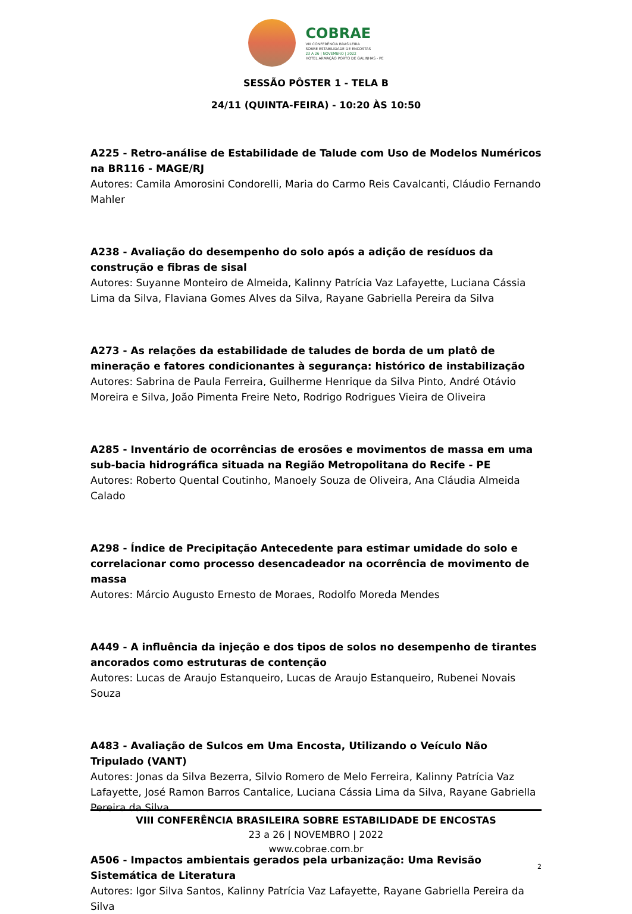COBRAE
VIII CONFERÊNCIA BRASILEIRA
SOBRE ESTABILIDADE DE ENCOSTAS
23 A 26 | NOVEMBRO | 2022
HOTEL ARMAÇÃO PORTO DE GALINHAS - PE
SESSÃO PÔSTER 1 - TELA B
24/11 (QUINTA-FEIRA) - 10:20 ÀS 10:50
A225 - Retro-análise de Estabilidade de Talude com Uso de Modelos Numéricos na BR116 - MAGE/RJ
Autores: Camila Amorosini Condorelli, Maria do Carmo Reis Cavalcanti, Cláudio Fernando Mahler
A238 - Avaliação do desempenho do solo após a adição de resíduos da construção e fibras de sisal
Autores: Suyanne Monteiro de Almeida, Kalinny Patrícia Vaz Lafayette, Luciana Cássia Lima da Silva, Flaviana Gomes Alves da Silva, Rayane Gabriella Pereira da Silva
A273 - As relações da estabilidade de taludes de borda de um platô de mineração e fatores condicionantes à segurança: histórico de instabilização
Autores: Sabrina de Paula Ferreira, Guilherme Henrique da Silva Pinto, André Otávio Moreira e Silva, João Pimenta Freire Neto, Rodrigo Rodrigues Vieira de Oliveira
A285 - Inventário de ocorrências de erosões e movimentos de massa em uma sub-bacia hidrográfica situada na Região Metropolitana do Recife - PE
Autores: Roberto Quental Coutinho, Manoely Souza de Oliveira, Ana Cláudia Almeida Calado
A298 - Índice de Precipitação Antecedente para estimar umidade do solo e correlacionar como processo desencadeador na ocorrência de movimento de massa
Autores: Márcio Augusto Ernesto de Moraes, Rodolfo Moreda Mendes
A449 - A influência da injeção e dos tipos de solos no desempenho de tirantes ancorados como estruturas de contenção
Autores: Lucas de Araujo Estanqueiro, Lucas de Araujo Estanqueiro, Rubenei Novais Souza
A483 - Avaliação de Sulcos em Uma Encosta, Utilizando o Veículo Não Tripulado (VANT)
Autores: Jonas da Silva Bezerra, Silvio Romero de Melo Ferreira, Kalinny Patrícia Vaz Lafayette, José Ramon Barros Cantalice, Luciana Cássia Lima da Silva, Rayane Gabriella Pereira da Silva
A506 - Impactos ambientais gerados pela urbanização: Uma Revisão Sistemática de Literatura
Autores: Igor Silva Santos, Kalinny Patrícia Vaz Lafayette, Rayane Gabriella Pereira da Silva
VIII CONFERÊNCIA BRASILEIRA SOBRE ESTABILIDADE DE ENCOSTAS
23 a 26 | NOVEMBRO | 2022
www.cobrae.com.br
2